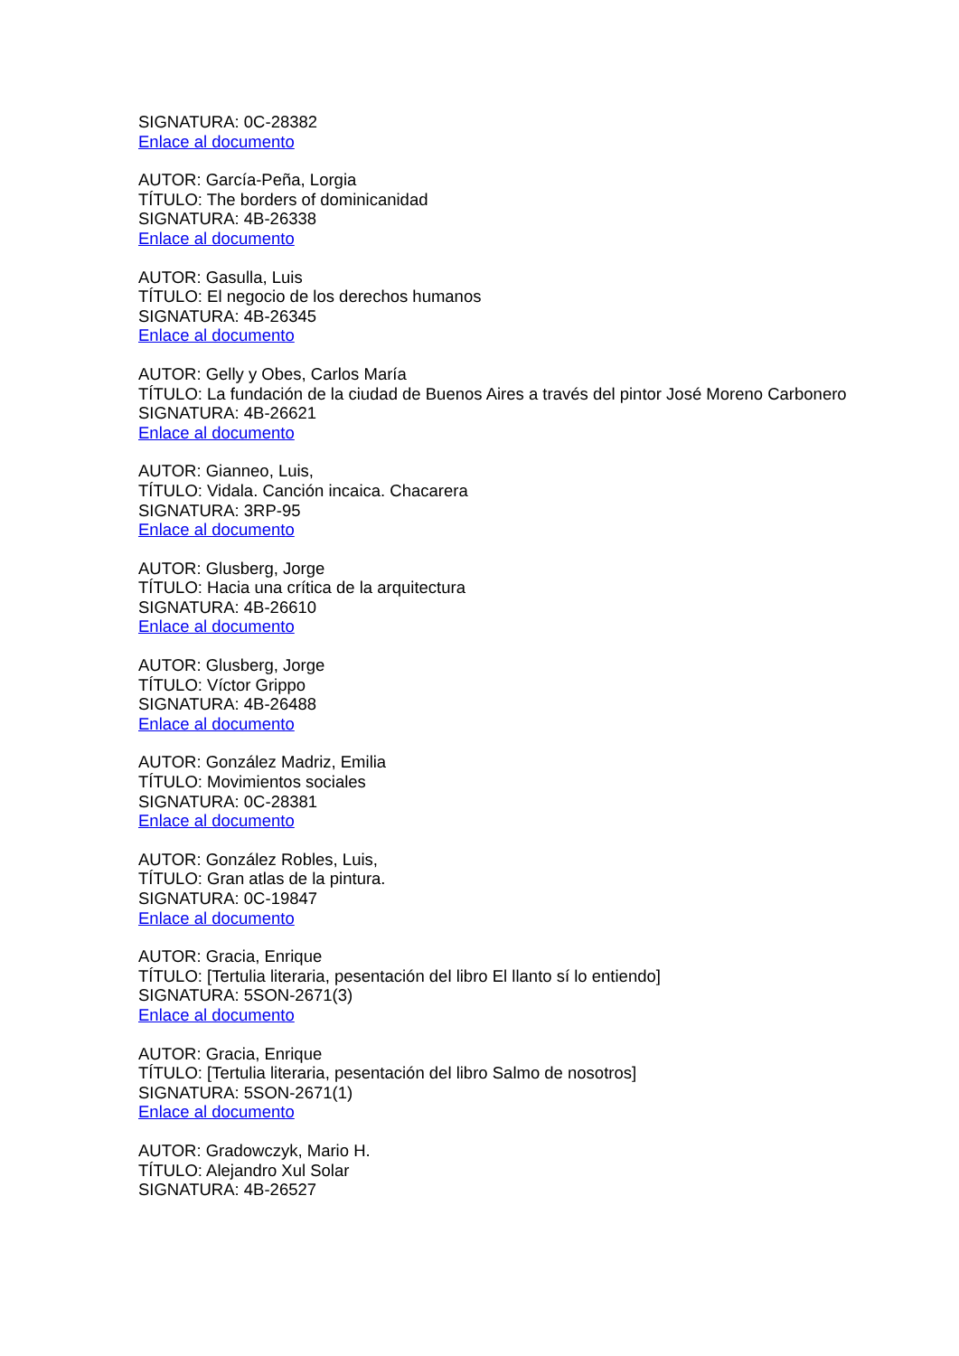SIGNATURA: 0C-28382
Enlace al documento
AUTOR: García-Peña, Lorgia
TÍTULO: The borders of dominicanidad
SIGNATURA: 4B-26338
Enlace al documento
AUTOR: Gasulla, Luis
TÍTULO: El negocio de los derechos humanos
SIGNATURA: 4B-26345
Enlace al documento
AUTOR: Gelly y Obes, Carlos María
TÍTULO: La fundación de la ciudad de Buenos Aires a través del pintor José Moreno Carbonero
SIGNATURA: 4B-26621
Enlace al documento
AUTOR: Gianneo, Luis,
TÍTULO: Vidala. Canción incaica. Chacarera
SIGNATURA: 3RP-95
Enlace al documento
AUTOR: Glusberg, Jorge
TÍTULO: Hacia una crítica de la arquitectura
SIGNATURA: 4B-26610
Enlace al documento
AUTOR: Glusberg, Jorge
TÍTULO: Víctor Grippo
SIGNATURA: 4B-26488
Enlace al documento
AUTOR: González Madriz, Emilia
TÍTULO: Movimientos sociales
SIGNATURA: 0C-28381
Enlace al documento
AUTOR: González Robles, Luis,
TÍTULO: Gran atlas de la pintura.
SIGNATURA: 0C-19847
Enlace al documento
AUTOR: Gracia, Enrique
TÍTULO: [Tertulia literaria, pesentación del libro El llanto sí lo entiendo]
SIGNATURA: 5SON-2671(3)
Enlace al documento
AUTOR: Gracia, Enrique
TÍTULO: [Tertulia literaria, pesentación del libro Salmo de nosotros]
SIGNATURA: 5SON-2671(1)
Enlace al documento
AUTOR: Gradowczyk, Mario H.
TÍTULO: Alejandro Xul Solar
SIGNATURA: 4B-26527